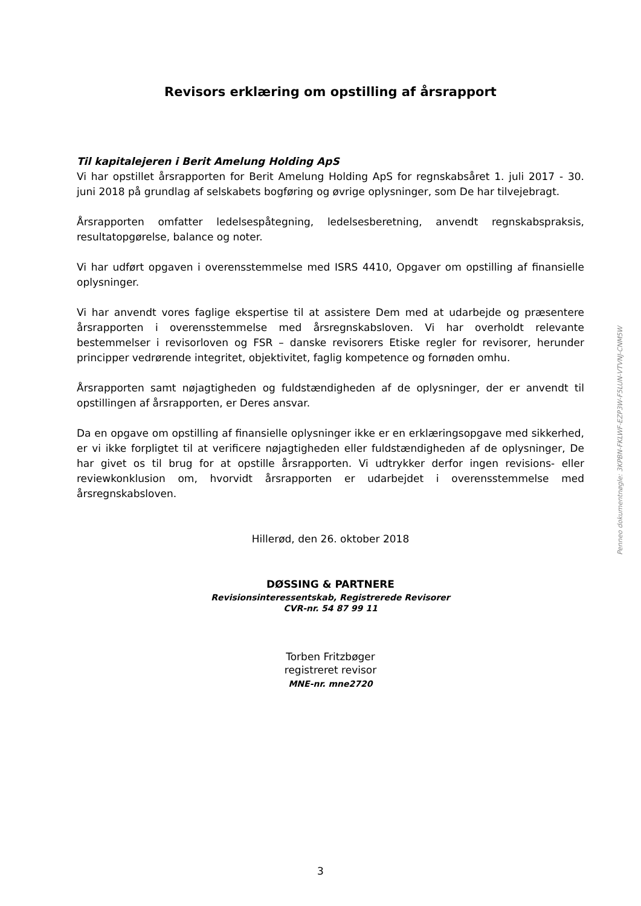Revisors erklæring om opstilling af årsrapport
Til kapitalejeren i Berit Amelung Holding ApS
Vi har opstillet årsrapporten for Berit Amelung Holding ApS for regnskabsåret 1. juli 2017 - 30. juni 2018 på grundlag af selskabets bogføring og øvrige oplysninger, som De har tilvejebragt.
Årsrapporten omfatter ledelsespåtegning, ledelsesberetning, anvendt regnskabspraksis, resultatopgørelse, balance og noter.
Vi har udført opgaven i overensstemmelse med ISRS 4410, Opgaver om opstilling af finansielle oplysninger.
Vi har anvendt vores faglige ekspertise til at assistere Dem med at udarbejde og præsentere årsrapporten i overensstemmelse med årsregnskabsloven. Vi har overholdt relevante bestemmelser i revisorloven og FSR – danske revisorers Etiske regler for revisorer, herunder principper vedrørende integritet, objektivitet, faglig kompetence og fornøden omhu.
Årsrapporten samt nøjagtigheden og fuldstændigheden af de oplysninger, der er anvendt til opstillingen af årsrapporten, er Deres ansvar.
Da en opgave om opstilling af finansielle oplysninger ikke er en erklæringsopgave med sikkerhed, er vi ikke forpligtet til at verificere nøjagtigheden eller fuldstændigheden af de oplysninger, De har givet os til brug for at opstille årsrapporten. Vi udtrykker derfor ingen revisions- eller reviewkonklusion om, hvorvidt årsrapporten er udarbejdet i overensstemmelse med årsregnskabsloven.
Hillerød, den 26. oktober 2018
DØSSING & PARTNERE
Revisionsinteressentskab, Registrerede Revisorer
CVR-nr. 54 87 99 11
Torben Fritzbøger
registreret revisor
MNE-nr. mne2720
Penneo dokumentnøgle: 3KPBN-FKLWF-EZP3W-F5LUN-VTVNJ-CNM5W
3